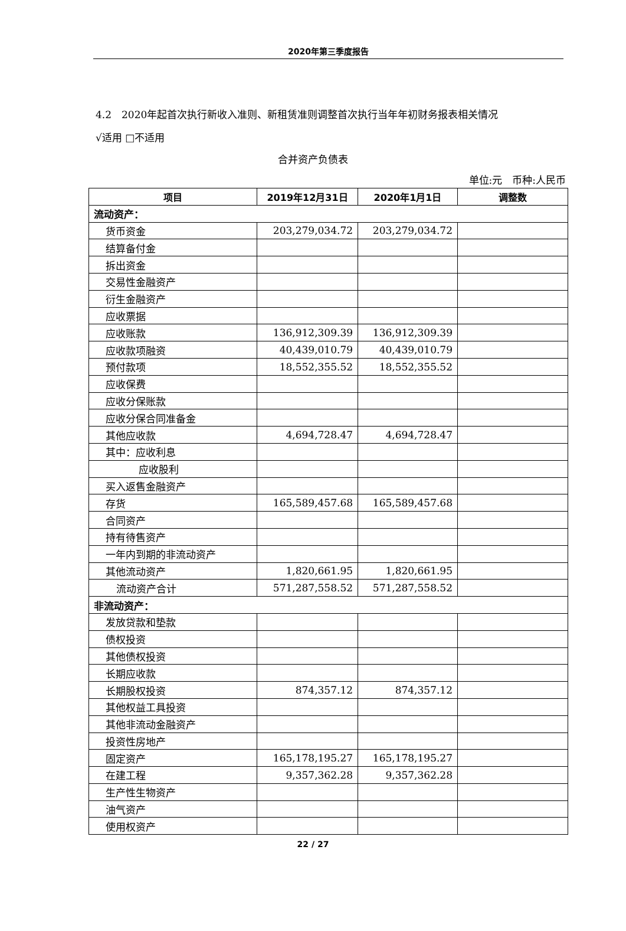2020年第三季度报告
4.2　2020年起首次执行新收入准则、新租赁准则调整首次执行当年年初财务报表相关情况
√适用 □不适用
合并资产负债表
单位:元　币种:人民币
| 项目 | 2019年12月31日 | 2020年1月1日 | 调整数 |
| --- | --- | --- | --- |
| 流动资产： | | | |
| 货币资金 | 203,279,034.72 | 203,279,034.72 | |
| 结算备付金 | | | |
| 拆出资金 | | | |
| 交易性金融资产 | | | |
| 衍生金融资产 | | | |
| 应收票据 | | | |
| 应收账款 | 136,912,309.39 | 136,912,309.39 | |
| 应收款项融资 | 40,439,010.79 | 40,439,010.79 | |
| 预付款项 | 18,552,355.52 | 18,552,355.52 | |
| 应收保费 | | | |
| 应收分保账款 | | | |
| 应收分保合同准备金 | | | |
| 其他应收款 | 4,694,728.47 | 4,694,728.47 | |
| 其中：应收利息 | | | |
| 应收股利 | | | |
| 买入返售金融资产 | | | |
| 存货 | 165,589,457.68 | 165,589,457.68 | |
| 合同资产 | | | |
| 持有待售资产 | | | |
| 一年内到期的非流动资产 | | | |
| 其他流动资产 | 1,820,661.95 | 1,820,661.95 | |
| 流动资产合计 | 571,287,558.52 | 571,287,558.52 | |
| 非流动资产： | | | |
| 发放贷款和垫款 | | | |
| 债权投资 | | | |
| 其他债权投资 | | | |
| 长期应收款 | | | |
| 长期股权投资 | 874,357.12 | 874,357.12 | |
| 其他权益工具投资 | | | |
| 其他非流动金融资产 | | | |
| 投资性房地产 | | | |
| 固定资产 | 165,178,195.27 | 165,178,195.27 | |
| 在建工程 | 9,357,362.28 | 9,357,362.28 | |
| 生产性生物资产 | | | |
| 油气资产 | | | |
| 使用权资产 | | | |
22 / 27